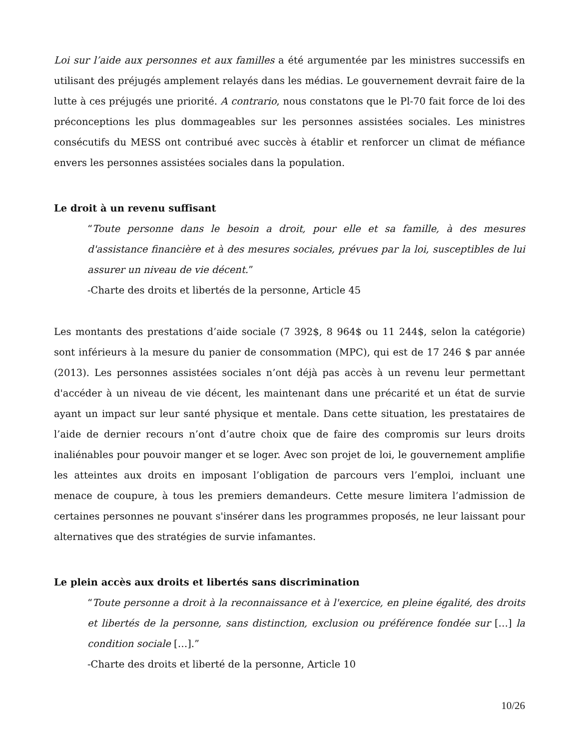Loi sur l’aide aux personnes et aux familles a été argumentée par les ministres successifs en utilisant des préjugés amplement relayés dans les médias. Le gouvernement devrait faire de la lutte à ces préjugés une priorité. A contrario, nous constatons que le Pl-70 fait force de loi des préconceptions les plus dommageables sur les personnes assistées sociales. Les ministres consécutifs du MESS ont contribué avec succès à établir et renforcer un climat de méfiance envers les personnes assistées sociales dans la population.
Le droit à un revenu suffisant
“Toute personne dans le besoin a droit, pour elle et sa famille, à des mesures d'assistance financière et à des mesures sociales, prévues par la loi, susceptibles de lui assurer un niveau de vie décent.”
-Charte des droits et libertés de la personne, Article 45
Les montants des prestations d’aide sociale (7 392$, 8 964$ ou 11 244$, selon la catégorie) sont inférieurs à la mesure du panier de consommation (MPC), qui est de 17 246 $ par année (2013). Les personnes assistées sociales n’ont déjà pas accès à un revenu leur permettant d'accéder à un niveau de vie décent, les maintenant dans une précarité et un état de survie ayant un impact sur leur santé physique et mentale. Dans cette situation, les prestataires de l’aide de dernier recours n’ont d’autre choix que de faire des compromis sur leurs droits inaliénables pour pouvoir manger et se loger. Avec son projet de loi, le gouvernement amplifie les atteintes aux droits en imposant l’obligation de parcours vers l’emploi, incluant une menace de coupure, à tous les premiers demandeurs. Cette mesure limitera l’admission de certaines personnes ne pouvant s'insérer dans les programmes proposés, ne leur laissant pour alternatives que des stratégies de survie infamantes.
Le plein accès aux droits et libertés sans discrimination
“Toute personne a droit à la reconnaissance et à l'exercice, en pleine égalité, des droits et libertés de la personne, sans distinction, exclusion ou préférence fondée sur […] la condition sociale […].”
-Charte des droits et liberté de la personne, Article 10
10/26